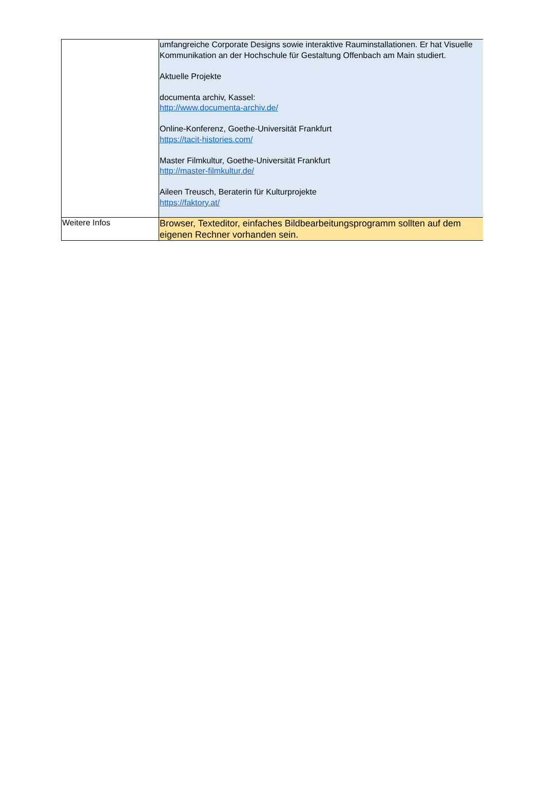| | umfangreiche Corporate Designs sowie interaktive Rauminstallationen. Er hat Visuelle Kommunikation an der Hochschule für Gestaltung Offenbach am Main studiert. Aktuelle Projekte documenta archiv, Kassel: http://www.documenta-archiv.de/ Online-Konferenz, Goethe-Universität Frankfurt https://tacit-histories.com/ Master Filmkultur, Goethe-Universität Frankfurt http://master-filmkultur.de/ Aileen Treusch, Beraterin für Kulturprojekte https://faktory.at/ |
| Weitere Infos | Browser, Texteditor, einfaches Bildbearbeitungsprogramm sollten auf dem eigenen Rechner vorhanden sein. |